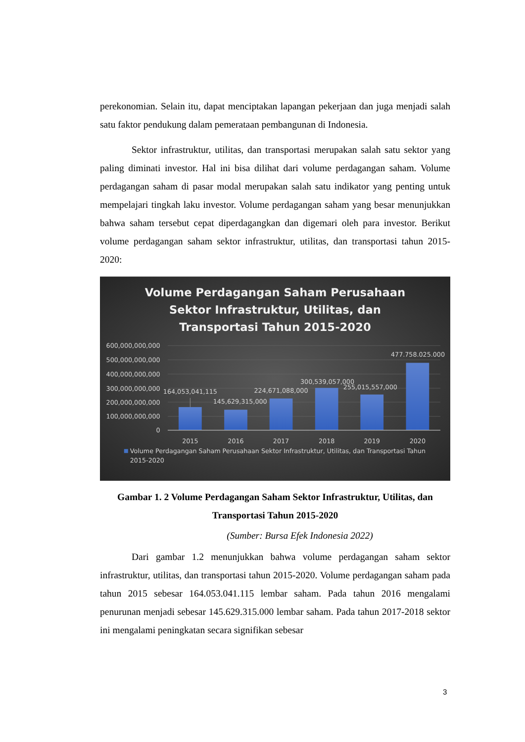perekonomian. Selain itu, dapat menciptakan lapangan pekerjaan dan juga menjadi salah satu faktor pendukung dalam pemerataan pembangunan di Indonesia.
Sektor infrastruktur, utilitas, dan transportasi merupakan salah satu sektor yang paling diminati investor. Hal ini bisa dilihat dari volume perdagangan saham. Volume perdagangan saham di pasar modal merupakan salah satu indikator yang penting untuk mempelajari tingkah laku investor. Volume perdagangan saham yang besar menunjukkan bahwa saham tersebut cepat diperdagangkan dan digemari oleh para investor. Berikut volume perdagangan saham sektor infrastruktur, utilitas, dan transportasi tahun 2015-2020:
Volume Perdagangan Saham Perusahaan
Sektor Infrastruktur, Utilitas, dan
Transportasi Tahun 2015-2020
600,000,000,000
500,000,000,000
400,000,000,000
300,000,000,000
200,000,000,000
100,000,000,000
0
164,053,041,115
145,629,315,000
224,671,088,000
300,539,057,000
255,015,557,000
477.758.025.000
2015
2016
2017
2018
2019
2020
Volume Perdagangan Saham Perusahaan Sektor Infrastruktur, Utilitas, dan Transportasi Tahun
2015-2020
Gambar 1. 2 Volume Perdagangan Saham Sektor Infrastruktur, Utilitas, dan Transportasi Tahun 2015-2020
(Sumber: Bursa Efek Indonesia 2022)
Dari gambar 1.2 menunjukkan bahwa volume perdagangan saham sektor infrastruktur, utilitas, dan transportasi tahun 2015-2020. Volume perdagangan saham pada tahun 2015 sebesar 164.053.041.115 lembar saham. Pada tahun 2016 mengalami penurunan menjadi sebesar 145.629.315.000 lembar saham. Pada tahun 2017-2018 sektor ini mengalami peningkatan secara signifikan sebesar
3